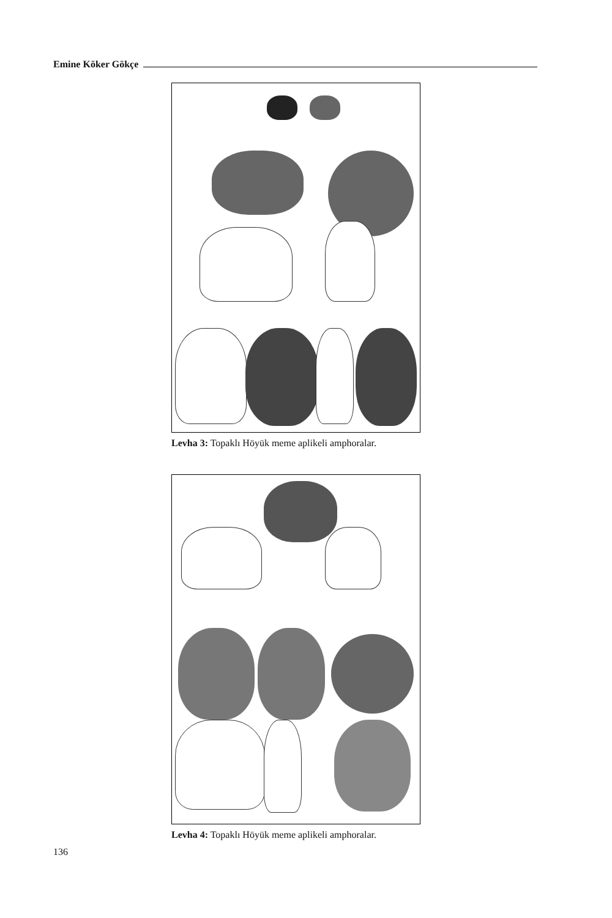Emine Köker Gökçe
Levha 3: Topaklı Höyük meme aplikeli amphoralar.
Levha 4: Topaklı Höyük meme aplikeli amphoralar.
136